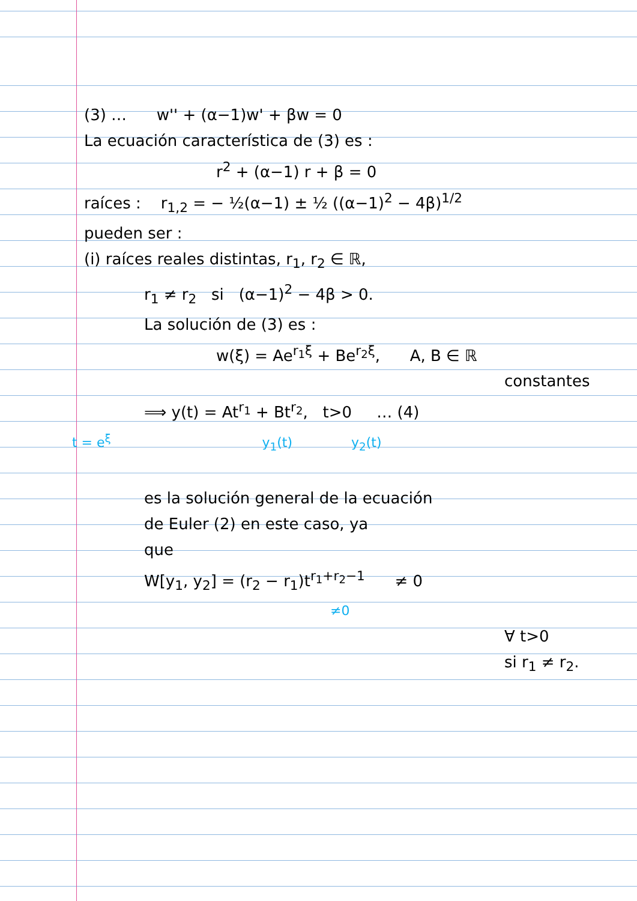(3) … w'' + (α−1)w' + βw = 0
La ecuación característica de (3) es :
r<sup>2</sup> + (α−1) r + β = 0
raíces : r<sub>1,2</sub> = − ½(α−1) ± ½ ((α−1)<sup>2</sup> − 4β)<sup>1/2</sup>
pueden ser :
(i) raíces reales distintas, r<sub>1</sub>, r<sub>2</sub> ∈ ℝ,
r<sub>1</sub> ≠ r<sub>2</sub> si (α−1)<sup>2</sup> − 4β > 0.
La solución de (3) es :
w(ξ) = Ae<sup>r<sub>1</sub>ξ</sup> + Be<sup>r<sub>2</sub>ξ</sup>, A, B ∈ ℝ
constantes
⟹ y(t) = At<sup>r<sub>1</sub></sup> + Bt<sup>r<sub>2</sub></sup>, t>0 … (4)
t = e<sup>ξ</sup> y<sub>1</sub>(t) y<sub>2</sub>(t)
es la solución general de la ecuación
de Euler (2) en este caso, ya
que
W[y<sub>1</sub>, y<sub>2</sub>] = (r<sub>2</sub> − r<sub>1</sub>)t<sup>r<sub>1</sub>+r<sub>2</sub>−1</sup> ≠ 0
≠0
∀ t>0
si r<sub>1</sub> ≠ r<sub>2</sub>.